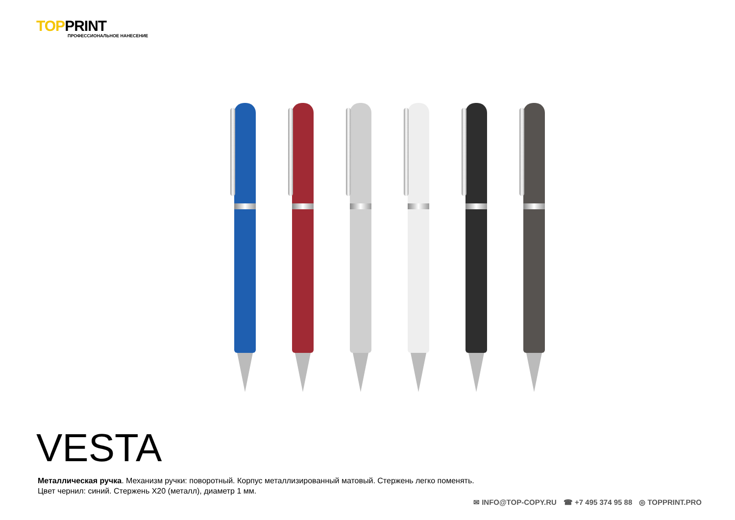TOPPRINT
ПРОФЕССИОНАЛЬНОЕ НАНЕСЕНИЕ
VESTA
Металлическая ручка. Механизм ручки: поворотный. Корпус металлизированный матовый. Стержень легко поменять.
Цвет чернил: синий. Стержень X20 (металл), диаметр 1 мм.
✉ INFO@TOP-COPY.RU ☎ +7 495 374 95 88 ◎ TOPPRINT.PRO